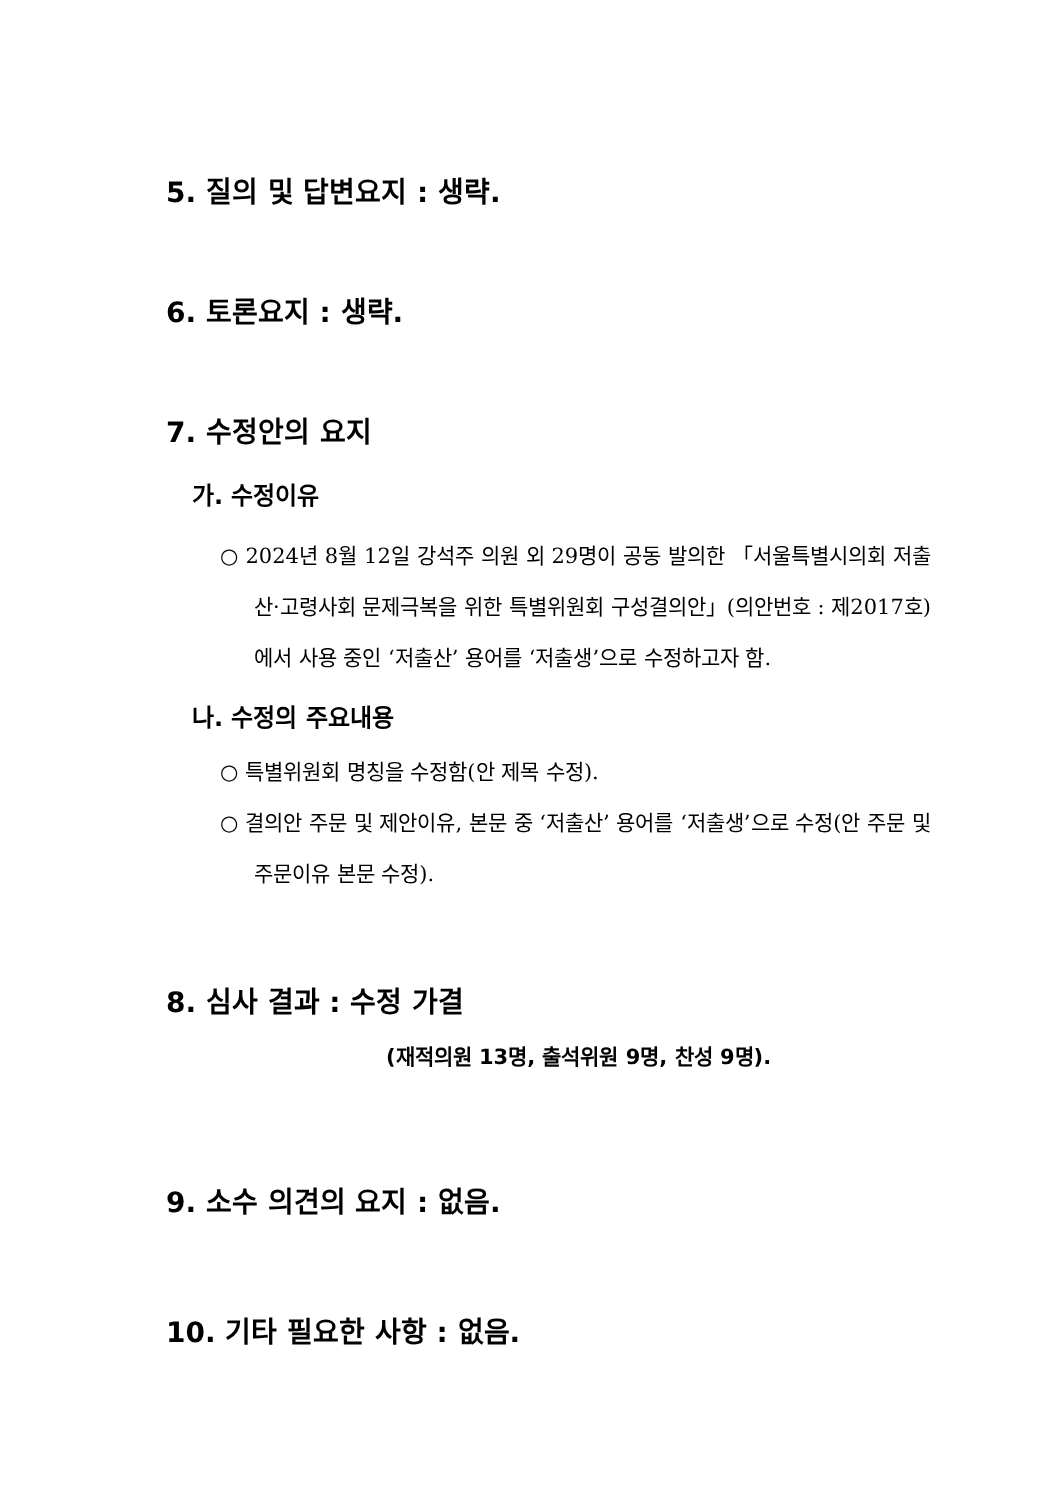5. 질의 및 답변요지 : 생략.
6. 토론요지 : 생략.
7. 수정안의 요지
가. 수정이유
○ 2024년 8월 12일 강석주 의원 외 29명이 공동 발의한 「서울특별시의회 저출산·고령사회 문제극복을 위한 특별위원회 구성결의안」(의안번호 : 제2017호)에서 사용 중인 ‘저출산’ 용어를 ‘저출생’으로 수정하고자 함.
나. 수정의 주요내용
○ 특별위원회 명칭을 수정함(안 제목 수정).
○ 결의안 주문 및 제안이유, 본문 중 ‘저출산’ 용어를 ‘저출생’으로 수정(안 주문 및 주문이유 본문 수정).
8. 심사 결과 : 수정 가결
(재적의원 13명, 출석위원 9명, 찬성 9명).
9. 소수 의견의 요지 : 없음.
10. 기타 필요한 사항 : 없음.